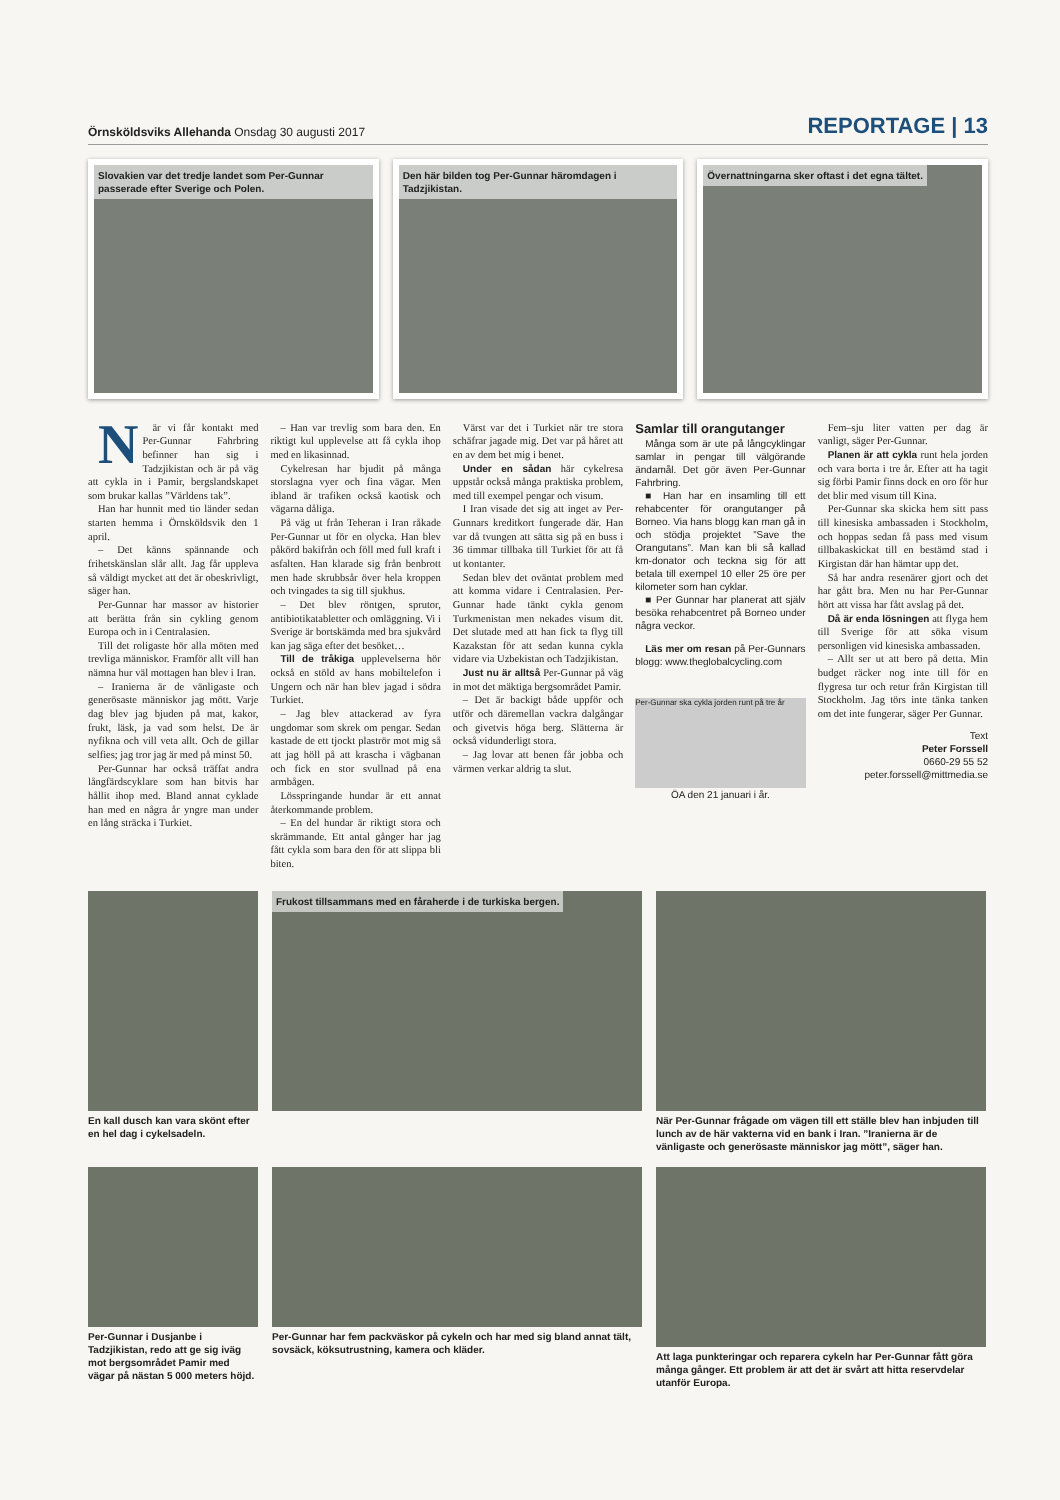Örnsköldsviks Allehanda Onsdag 30 augusti 2017 REPORTAGE | 13
Slovakien var det tredje landet som Per-Gunnar passerade efter Sverige och Polen.
Den här bilden tog Per-Gunnar häromdagen i Tadzjikistan.
Övernattningarna sker oftast i det egna tältet.
När vi får kontakt med Per-Gunnar Fahrbring befinner han sig i Tadzjikistan och är på väg att cykla in i Pamir, bergslandskapet som brukar kallas ”Världens tak”.
Han har hunnit med tio länder sedan starten hemma i Örnsköldsvik den 1 april.
– Det känns spännande och frihetskänslan slår allt. Jag får uppleva så väldigt mycket att det är obeskrivligt, säger han.
Per-Gunnar har massor av historier att berätta från sin cykling genom Europa och in i Centralasien.
Till det roligaste hör alla möten med trevliga människor. Framför allt vill han nämna hur väl mottagen han blev i Iran.
– Iranierna är de vänligaste och generösaste människor jag mött. Varje dag blev jag bjuden på mat, kakor, frukt, läsk, ja vad som helst. De är nyfikna och vill veta allt. Och de gillar selfies; jag tror jag är med på minst 50.
Per-Gunnar har också träffat andra långfärdscyklare som han bitvis har hållit ihop med. Bland annat cyklade han med en några år yngre man under en lång sträcka i Turkiet.
– Han var trevlig som bara den. En riktigt kul upplevelse att få cykla ihop med en likasinnad.
Cykelresan har bjudit på många storslagna vyer och fina vägar. Men ibland är trafiken också kaotisk och vägarna dåliga.
På väg ut från Teheran i Iran råkade Per-Gunnar ut för en olycka. Han blev påkörd bakifrån och föll med full kraft i asfalten. Han klarade sig från benbrott men hade skrubbsår över hela kroppen och tvingades ta sig till sjukhus.
– Det blev röntgen, sprutor, antibiotikatabletter och omläggning. Vi i Sverige är bortskämda med bra sjukvård kan jag säga efter det besöket…
Till de tråkiga upplevelserna hör också en stöld av hans mobiltelefon i Ungern och när han blev jagad i södra Turkiet.
– Jag blev attackerad av fyra ungdomar som skrek om pengar. Sedan kastade de ett tjockt plaströr mot mig så att jag höll på att krascha i vägbanan och fick en stor svullnad på ena armbågen.
Lösspringande hundar är ett annat återkommande problem.
– En del hundar är riktigt stora och skrämmande. Ett antal gånger har jag fått cykla som bara den för att slippa bli biten.
Värst var det i Turkiet när tre stora schäfrar jagade mig. Det var på håret att en av dem bet mig i benet.
Under en sådan här cykelresa uppstår också många praktiska problem, med till exempel pengar och visum.
I Iran visade det sig att inget av Per-Gunnars kreditkort fungerade där. Han var då tvungen att sätta sig på en buss i 36 timmar tillbaka till Turkiet för att få ut kontanter.
Sedan blev det oväntat problem med att komma vidare i Centralasien. Per-Gunnar hade tänkt cykla genom Turkmenistan men nekades visum dit. Det slutade med att han fick ta flyg till Kazakstan för att sedan kunna cykla vidare via Uzbekistan och Tadzjikistan.
Just nu är alltså Per-Gunnar på väg in mot det mäktiga bergsområdet Pamir.
– Det är backigt både uppför och utför och däremellan vackra dalgångar och givetvis höga berg. Slätterna är också vidunderligt stora.
– Jag lovar att benen får jobba och värmen verkar aldrig ta slut.
Samlar till orangutanger
Många som är ute på långcyklingar samlar in pengar till välgörande ändamål. Det gör även Per-Gunnar Fahrbring.
■ Han har en insamling till ett rehabcenter för orangutanger på Borneo. Via hans blogg kan man gå in och stödja projektet ”Save the Orangutans”. Man kan bli så kallad km-donator och teckna sig för att betala till exempel 10 eller 25 öre per kilometer som han cyklar.
■ Per Gunnar har planerat att själv besöka rehabcentret på Borneo under några veckor.
Läs mer om resan på Per-Gunnars blogg: www.theglobalcycling.com
Per-Gunnar ska cykla jorden runt på tre år
ÖA den 21 januari i år.
Fem–sju liter vatten per dag är vanligt, säger Per-Gunnar.
Planen är att cykla runt hela jorden och vara borta i tre år. Efter att ha tagit sig förbi Pamir finns dock en oro för hur det blir med visum till Kina.
Per-Gunnar ska skicka hem sitt pass till kinesiska ambassaden i Stockholm, och hoppas sedan få pass med visum tillbakaskickat till en bestämd stad i Kirgistan där han hämtar upp det.
Så har andra resenärer gjort och det har gått bra. Men nu har Per-Gunnar hört att vissa har fått avslag på det.
Då är enda lösningen att flyga hem till Sverige för att söka visum personligen vid kinesiska ambassaden.
– Allt ser ut att bero på detta. Min budget räcker nog inte till för en flygresa tur och retur från Kirgistan till Stockholm. Jag törs inte tänka tanken om det inte fungerar, säger Per Gunnar.
Text
Peter Forssell
0660-29 55 52
peter.forssell@mittmedia.se
En kall dusch kan vara skönt efter en hel dag i cykelsadeln.
Frukost tillsammans med en fåraherde i de turkiska bergen.
När Per-Gunnar frågade om vägen till ett ställe blev han inbjuden till lunch av de här vakterna vid en bank i Iran. ”Iranierna är de vänligaste och generösaste människor jag mött”, säger han.
Per-Gunnar i Dusjanbe i Tadzjikistan, redo att ge sig iväg mot bergsområdet Pamir med vägar på nästan 5 000 meters höjd.
Per-Gunnar har fem packväskor på cykeln och har med sig bland annat tält, sovsäck, köksutrustning, kamera och kläder.
Att laga punkteringar och reparera cykeln har Per-Gunnar fått göra många gånger. Ett problem är att det är svårt att hitta reservdelar utanför Europa.